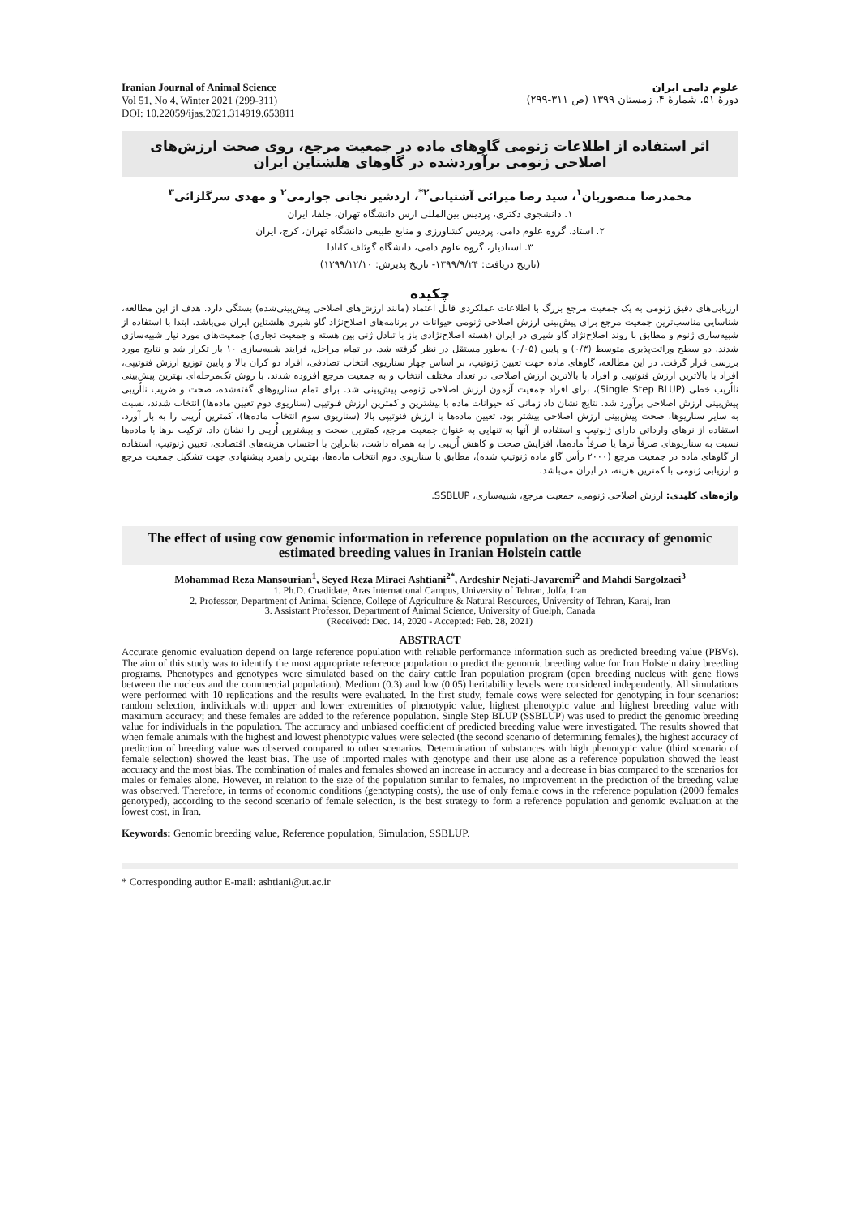Iranian Journal of Animal Science
Vol 51, No 4, Winter 2021 (299-311)
DOI: 10.22059/ijas.2021.314919.653811
علوم دامی ایران
دورۀ ۵۱، شمارۀ ۴، زمستان ۱۳۹۹ (ص ۳۱۱-۲۹۹)
اثر استفاده از اطلاعات ژنومی گاوهای ماده در جمعیت مرجع، روی صحت ارزش‌های اصلاحی ژنومی برآوردشده در گاوهای هلشتاین ایران
محمدرضا منصوریان<sup>۱</sup>، سید رضا میرائی آشتیانی<sup>۲*</sup>، اردشیر نجاتی جوارمی<sup>۲</sup> و مهدی سرگلزائی<sup>۳</sup>
۱. دانشجوی دکتری، پردیس بین‌المللی ارس دانشگاه تهران، جلفا، ایران
۲. استاد، گروه علوم دامی، پردیس کشاورزی و منابع طبیعی دانشگاه تهران، کرج، ایران
۳. استادیار، گروه علوم دامی، دانشگاه گوئلف کانادا
(تاریخ دریافت: ۱۳۹۹/۹/۲۴- تاریخ پذیرش: ۱۳۹۹/۱۲/۱۰)
چکیده
ارزیابی‌های دقیق ژنومی به یک جمعیت مرجع بزرگ با اطلاعات عملکردی قابل اعتماد (مانند ارزش‌های اصلاحی پیش‌بینی‌شده) بستگی دارد. هدف از این مطالعه، شناسایی مناسب‌ترین جمعیت مرجع برای پیش‌بینی ارزش اصلاحی ژنومی حیوانات در برنامه‌های اصلاح‌نژاد گاو شیری هلشتاین ایران می‌باشد. ابتدا با استفاده از شبیه‌سازی ژنوم و مطابق با روند اصلاح‌نژاد گاو شیری در ایران (هسته اصلاح‌نژادی باز با تبادل ژنی بین هسته و جمعیت تجاری) جمعیت‌های مورد نیاز شبیه‌سازی شدند. دو سطح وراثت‌پذیری متوسط (۰/۳) و پایین (۰/۰۵) به‌طور مستقل در نظر گرفته شد. در تمام مراحل، فرایند شبیه‌سازی ۱۰ بار تکرار شد و نتایج مورد بررسی قرار گرفت. در این مطالعه، گاوهای ماده جهت تعیین ژنوتیپ، بر اساس چهار سناریوی انتخاب تصادفی، افراد دو کران بالا و پایین توزیع ارزش فنوتیپی، افراد با بالاترین ارزش فنوتیپی و افراد با بالاترین ارزش اصلاحی در تعداد مختلف انتخاب و به جمعیت مرجع افزوده شدند. با روش تک‌مرحله‌ای بهترین پیش‌بینی نااُریب خطی (Single Step BLUP)، برای افراد جمعیت آزمون ارزش اصلاحی ژنومی پیش‌بینی شد. برای تمام سناریوهای گفته‌شده، صحت و ضریب نااُریبی پیش‌بینی ارزش اصلاحی برآورد شد. نتایج نشان داد زمانی که حیوانات ماده با بیشترین و کمترین ارزش فنوتیپی (سناریوی دوم تعیین ماده‌ها) انتخاب شدند، نسبت به سایر سناریوها، صحت پیش‌بینی ارزش اصلاحی بیشتر بود. تعیین ماده‌ها با ارزش فنوتیپی بالا (سناریوی سوم انتخاب ماده‌ها)، کمترین اُریبی را به بار آورد. استفاده از نرهای وارداتی دارای ژنوتیپ و استفاده از آنها به تنهایی به عنوان جمعیت مرجع، کمترین صحت و بیشترین اُریبی را نشان داد. ترکیب نرها با ماده‌ها نسبت به سناریوهای صرفاً نرها یا صرفاً ماده‌ها، افزایش صحت و کاهش اُریبی را به همراه داشت، بنابراین با احتساب هزینه‌های اقتصادی، تعیین ژنوتیپ، استفاده از گاوهای ماده در جمعیت مرجع (۲۰۰۰ رأس گاو ماده ژنوتیپ شده)، مطابق با سناریوی دوم انتخاب ماده‌ها، بهترین راهبرد پیشنهادی جهت تشکیل جمعیت مرجع و ارزیابی ژنومی با کمترین هزینه، در ایران می‌باشد.
واژه‌های کلیدی: ارزش اصلاحی ژنومی، جمعیت مرجع، شبیه‌سازی، SSBLUP.
The effect of using cow genomic information in reference population on the accuracy of genomic estimated breeding values in Iranian Holstein cattle
Mohammad Reza Mansourian<sup>1</sup>, Seyed Reza Miraei Ashtiani<sup>2*</sup>, Ardeshir Nejati-Javaremi<sup>2</sup> and Mahdi Sargolzaei<sup>3</sup>
1. Ph.D. Cnadidate, Aras International Campus, University of Tehran, Jolfa, Iran
2. Professor, Department of Animal Science, College of Agriculture & Natural Resources, University of Tehran, Karaj, Iran
3. Assistant Professor, Department of Animal Science, University of Guelph, Canada
(Received: Dec. 14, 2020 - Accepted: Feb. 28, 2021)
ABSTRACT
Accurate genomic evaluation depend on large reference population with reliable performance information such as predicted breeding value (PBVs). The aim of this study was to identify the most appropriate reference population to predict the genomic breeding value for Iran Holstein dairy breeding programs. Phenotypes and genotypes were simulated based on the dairy cattle Iran population program (open breeding nucleus with gene flows between the nucleus and the commercial population). Medium (0.3) and low (0.05) heritability levels were considered independently. All simulations were performed with 10 replications and the results were evaluated. In the first study, female cows were selected for genotyping in four scenarios: random selection, individuals with upper and lower extremities of phenotypic value, highest phenotypic value and highest breeding value with maximum accuracy; and these females are added to the reference population. Single Step BLUP (SSBLUP) was used to predict the genomic breeding value for individuals in the population. The accuracy and unbiased coefficient of predicted breeding value were investigated. The results showed that when female animals with the highest and lowest phenotypic values were selected (the second scenario of determining females), the highest accuracy of prediction of breeding value was observed compared to other scenarios. Determination of substances with high phenotypic value (third scenario of female selection) showed the least bias. The use of imported males with genotype and their use alone as a reference population showed the least accuracy and the most bias. The combination of males and females showed an increase in accuracy and a decrease in bias compared to the scenarios for males or females alone. However, in relation to the size of the population similar to females, no improvement in the prediction of the breeding value was observed. Therefore, in terms of economic conditions (genotyping costs), the use of only female cows in the reference population (2000 females genotyped), according to the second scenario of female selection, is the best strategy to form a reference population and genomic evaluation at the lowest cost, in Iran.
Keywords: Genomic breeding value, Reference population, Simulation, SSBLUP.
* Corresponding author E-mail: ashtiani@ut.ac.ir